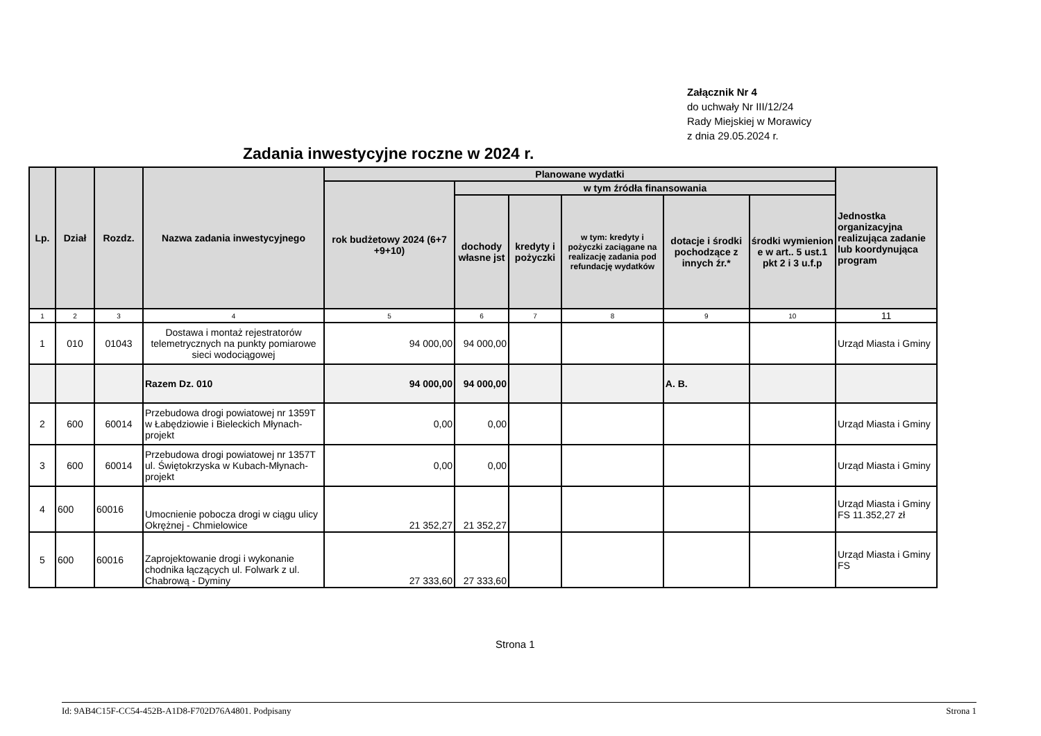Załącznik Nr 4
do uchwały Nr III/12/24
Rady Miejskiej w Morawicy
z dnia 29.05.2024 r.
Zadania inwestycyjne roczne w 2024 r.
| Lp. | Dział | Rozdz. | Nazwa zadania inwestycyjnego | Planowane wydatki | | | | | | Jednostka organizacyjna realizująca zadanie lub koordynująca program |
| --- | --- | --- | --- | --- | --- | --- | --- | --- | --- | --- |
| | | | | rok budżetowy 2024 (6+7 +9+10) | w tym źródła finansowania | | | | | |
| | | | | | dochody własne jst | kredyty i pożyczki | w tym: kredyty i pożyczki zaciągane na realizację zadania pod refundację wydatków | dotacje i środki pochodzące z innych źr.* | środki wymienion e w art.. 5 ust.1 pkt 2 i 3 u.f.p | |
| 1 | 2 | 3 | 4 | 5 | 6 | 7 | 8 | 9 | 10 | 11 |
| 1 | 010 | 01043 | Dostawa i montaż rejestratorów telemetrycznych na punkty pomiarowe sieci wodociągowej | 94 000,00 | 94 000,00 | | | | | Urząd Miasta i Gminy |
| | | | Razem Dz. 010 | 94 000,00 | 94 000,00 | | | A. B. | | |
| 2 | 600 | 60014 | Przebudowa drogi powiatowej nr 1359T w Łabędziowie i Bieleckich Młynach-projekt | 0,00 | 0,00 | | | | | Urząd Miasta i Gminy |
| 3 | 600 | 60014 | Przebudowa drogi powiatowej nr 1357T ul. Świętokrzyska w Kubach-Młynach-projekt | 0,00 | 0,00 | | | | | Urząd Miasta i Gminy |
| 4 | 600 | 60016 | Umocnienie pobocza drogi w ciągu ulicy Okrężnej - Chmielowice | 21 352,27 | 21 352,27 | | | | | Urząd Miasta i Gminy FS 11.352,27 zł |
| 5 | 600 | 60016 | Zaprojektowanie drogi i wykonanie chodnika łączących ul. Folwark z ul. Chabrową - Dyminy | 27 333,60 | 27 333,60 | | | | | Urząd Miasta i Gminy FS |
Strona 1
Id: 9AB4C15F-CC54-452B-A1D8-F702D76A4801. Podpisany Strona 1